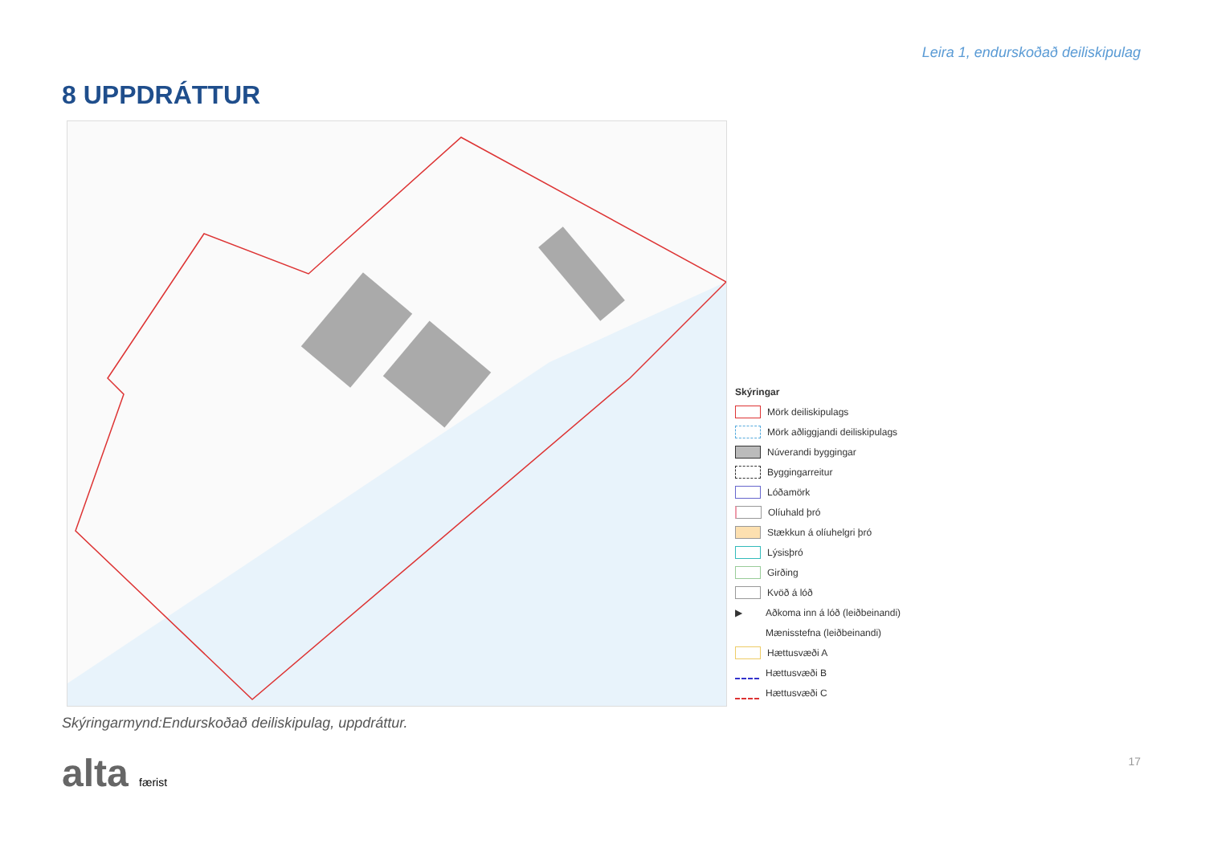Leira 1, endurskoðað deiliskipulag
8 UPPDRÁTTUR
Skýringar
Mörk deiliskipulags
Mörk aðliggjandi deiliskipulags
Núverandi byggingar
Byggingarreitur
Lóðamörk
Olíuhald þró
Stækkun á olíuhelgri þró
Lýsisþró
Girðing
Kvöð á lóð
▶ Aðkoma inn á lóð (leiðbeinandi)
Mænisstefna (leiðbeinandi)
Hættusvæði A
Hættusvæði B
Hættusvæði C
Skýringarmynd:Endurskoðað deiliskipulag, uppdráttur.
alta færist 17